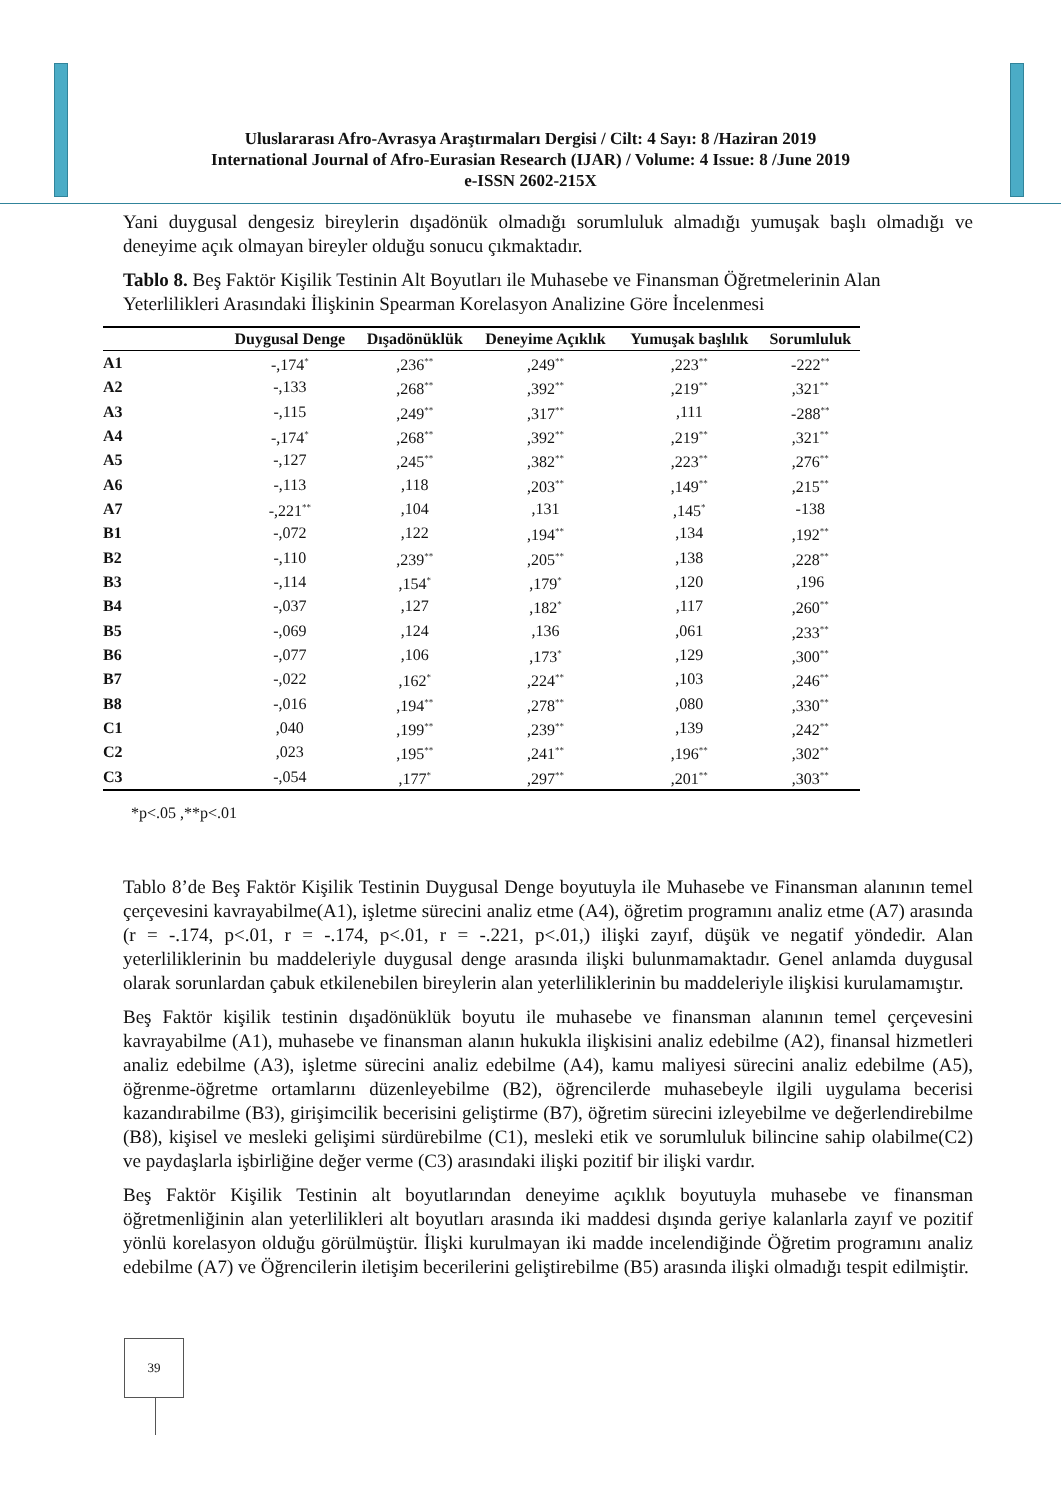Uluslararası Afro-Avrasya Araştırmaları Dergisi / Cilt: 4 Sayı: 8 /Haziran 2019
International Journal of Afro-Eurasian Research (IJAR) / Volume: 4 Issue: 8 /June 2019
e-ISSN 2602-215X
Yani duygusal dengesiz bireylerin dışadönük olmadığı sorumluluk almadığı yumuşak başlı olmadığı ve deneyime açık olmayan bireyler olduğu sonucu çıkmaktadır.
Tablo 8. Beş Faktör Kişilik Testinin Alt Boyutları ile Muhasebe ve Finansman Öğretmelerinin Alan Yeterlilikleri Arasındaki İlişkinin Spearman Korelasyon Analizine Göre İncelenmesi
| | Duygusal Denge | Dışadönüklük | Deneyime Açıklık | Yumuşak başlılık | Sorumluluk |
| --- | --- | --- | --- | --- | --- |
| A1 | -,174<sup>*</sup> | ,236<sup>**</sup> | ,249<sup>**</sup> | ,223<sup>**</sup> | -222<sup>**</sup> |
| A2 | -,133 | ,268<sup>**</sup> | ,392<sup>**</sup> | ,219<sup>**</sup> | ,321<sup>**</sup> |
| A3 | -,115 | ,249<sup>**</sup> | ,317<sup>**</sup> | ,111 | -288<sup>**</sup> |
| A4 | -,174<sup>*</sup> | ,268<sup>**</sup> | ,392<sup>**</sup> | ,219<sup>**</sup> | ,321<sup>**</sup> |
| A5 | -,127 | ,245<sup>**</sup> | ,382<sup>**</sup> | ,223<sup>**</sup> | ,276<sup>**</sup> |
| A6 | -,113 | ,118 | ,203<sup>**</sup> | ,149<sup>**</sup> | ,215<sup>**</sup> |
| A7 | -,221<sup>**</sup> | ,104 | ,131 | ,145<sup>*</sup> | -138 |
| B1 | -,072 | ,122 | ,194<sup>**</sup> | ,134 | ,192<sup>**</sup> |
| B2 | -,110 | ,239<sup>**</sup> | ,205<sup>**</sup> | ,138 | ,228<sup>**</sup> |
| B3 | -,114 | ,154<sup>*</sup> | ,179<sup>*</sup> | ,120 | ,196 |
| B4 | -,037 | ,127 | ,182<sup>*</sup> | ,117 | ,260<sup>**</sup> |
| B5 | -,069 | ,124 | ,136 | ,061 | ,233<sup>**</sup> |
| B6 | -,077 | ,106 | ,173<sup>*</sup> | ,129 | ,300<sup>**</sup> |
| B7 | -,022 | ,162<sup>*</sup> | ,224<sup>**</sup> | ,103 | ,246<sup>**</sup> |
| B8 | -,016 | ,194<sup>**</sup> | ,278<sup>**</sup> | ,080 | ,330<sup>**</sup> |
| C1 | ,040 | ,199<sup>**</sup> | ,239<sup>**</sup> | ,139 | ,242<sup>**</sup> |
| C2 | ,023 | ,195<sup>**</sup> | ,241<sup>**</sup> | ,196<sup>**</sup> | ,302<sup>**</sup> |
| C3 | -,054 | ,177<sup>*</sup> | ,297<sup>**</sup> | ,201<sup>**</sup> | ,303<sup>**</sup> |
*p<.05 ,**p<.01
Tablo 8’de Beş Faktör Kişilik Testinin Duygusal Denge boyutuyla ile Muhasebe ve Finansman alanının temel çerçevesini kavrayabilme(A1), işletme sürecini analiz etme (A4), öğretim programını analiz etme (A7) arasında (r = -.174, p<.01, r = -.174, p<.01, r = -.221, p<.01,) ilişki zayıf, düşük ve negatif yöndedir. Alan yeterliliklerinin bu maddeleriyle duygusal denge arasında ilişki bulunmamaktadır. Genel anlamda duygusal olarak sorunlardan çabuk etkilenebilen bireylerin alan yeterliliklerinin bu maddeleriyle ilişkisi kurulamamıştır.
Beş Faktör kişilik testinin dışadönüklük boyutu ile muhasebe ve finansman alanının temel çerçevesini kavrayabilme (A1), muhasebe ve finansman alanın hukukla ilişkisini analiz edebilme (A2), finansal hizmetleri analiz edebilme (A3), işletme sürecini analiz edebilme (A4), kamu maliyesi sürecini analiz edebilme (A5), öğrenme-öğretme ortamlarını düzenleyebilme (B2), öğrencilerde muhasebeyle ilgili uygulama becerisi kazandırabilme (B3), girişimcilik becerisini geliştirme (B7), öğretim sürecini izleyebilme ve değerlendirebilme (B8), kişisel ve mesleki gelişimi sürdürebilme (C1), mesleki etik ve sorumluluk bilincine sahip olabilme(C2) ve paydaşlarla işbirliğine değer verme (C3) arasındaki ilişki pozitif bir ilişki vardır.
Beş Faktör Kişilik Testinin alt boyutlarından deneyime açıklık boyutuyla muhasebe ve finansman öğretmenliğinin alan yeterlilikleri alt boyutları arasında iki maddesi dışında geriye kalanlarla zayıf ve pozitif yönlü korelasyon olduğu görülmüştür. İlişki kurulmayan iki madde incelendiğinde Öğretim programını analiz edebilme (A7) ve Öğrencilerin iletişim becerilerini geliştirebilme (B5) arasında ilişki olmadığı tespit edilmiştir.
39